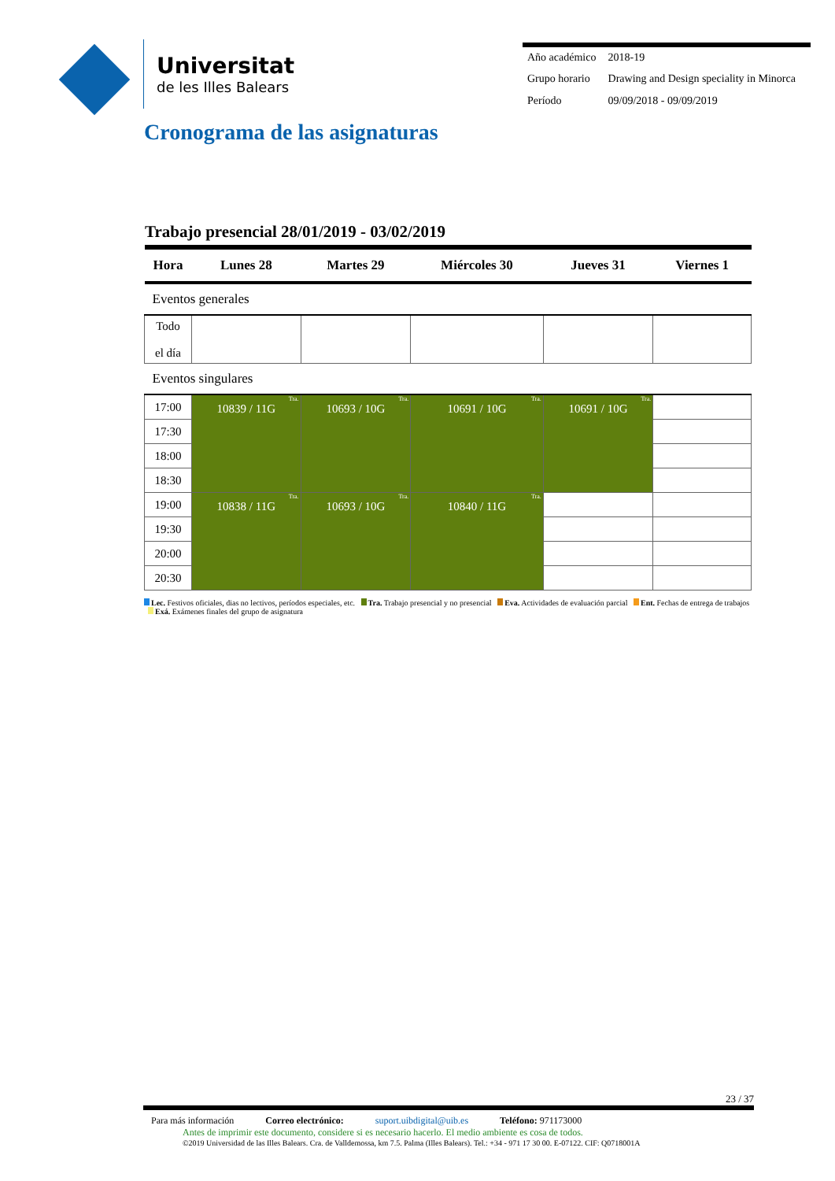Universitat
de les Illes Balears
| Año académico | 2018-19 |
| Grupo horario | Drawing and Design speciality in Minorca |
| Período | 09/09/2018 - 09/09/2019 |
Cronograma de las asignaturas
Trabajo presencial 28/01/2019 - 03/02/2019
| Hora | Lunes 28 | Martes 29 | Miércoles 30 | Jueves 31 | Viernes 1 |
| --- | --- | --- | --- | --- | --- |
| Eventos generales | | | | | |
| Todo el día | | | | | |
| Eventos singulares | | | | | |
| 17:00 | Tra. 10839 / 11G | Tra. 10693 / 10G | Tra. 10691 / 10G | Tra. 10691 / 10G | |
| 17:30 | | | | | |
| 18:00 | | | | | |
| 18:30 | | | | | |
| 19:00 | Tra. 10838 / 11G | Tra. 10693 / 10G | Tra. 10840 / 11G | | |
| 19:30 | | | | | |
| 20:00 | | | | | |
| 20:30 | | | | | |
Lec. Festivos oficiales, dias no lectivos, períodos especiales, etc. Tra. Trabajo presencial y no presencial Eva. Actividades de evaluación parcial Ent. Fechas de entrega de trabajos Exá. Exámenes finales del grupo de asignatura
23 / 37
Para más información Correo electrónico: suport.uibdigital@uib.es Teléfono: 971173000
Antes de imprimir este documento, considere si es necesario hacerlo. El medio ambiente es cosa de todos.
©2019 Universidad de las Illes Balears. Cra. de Valldemossa, km 7.5. Palma (Illes Balears). Tel.: +34 - 971 17 30 00. E-07122. CIF: Q0718001A